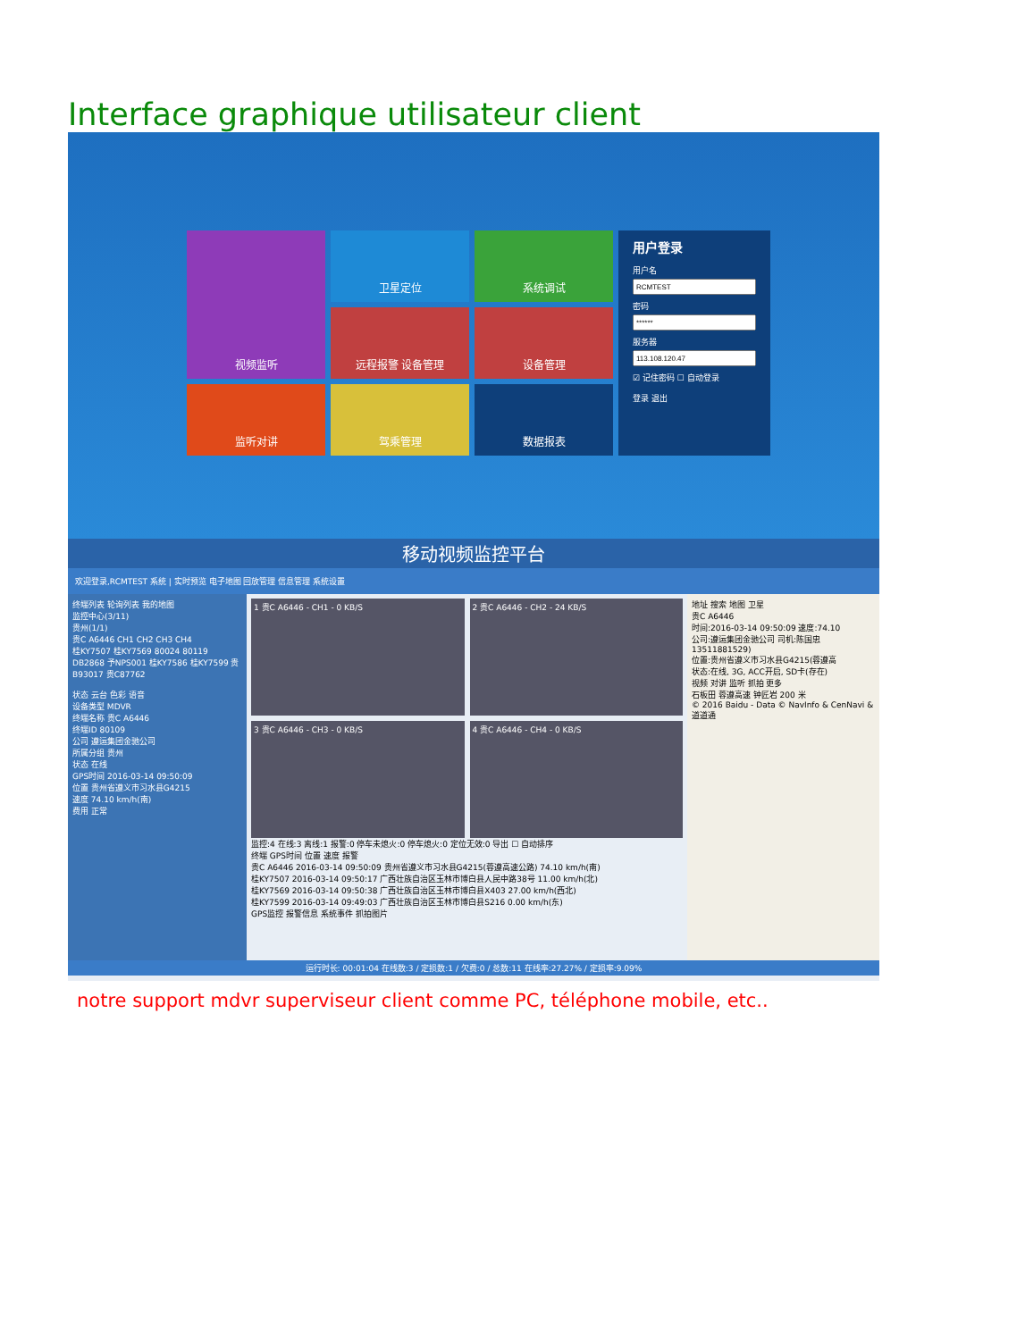Interface graphique utilisateur client
视频监听
卫星定位
系统调试
用户登录
用户名密码服务器☑ 记住密码 ☐ 自动登录
登录 退出
远程报警 设备管理
设备管理
监听对讲
驾乘管理
数据报表
移动视频监控平台
欢迎登录,RCMTEST 系统 | 实时预览 电子地图 回放管理 信息管理 系统设置
终端列表 轮询列表 我的地图
监控中心(3/11)
贵州(1/1)
贵C A6446 CH1 CH2 CH3 CH4
桂KY7507 桂KY7569 80024 80119 DB2868 予NPS001 桂KY7586 桂KY7599 贵B93017 贵C87762
状态 云台 色彩 语音
设备类型 MDVR
终端名称 贵C A6446
终端ID 80109
公司 遵运集团金驰公司
所属分组 贵州
状态 在线
GPS时间 2016-03-14 09:50:09
位置 贵州省遵义市习水县G4215
速度 74.10 km/h(南)
费用 正常
1 贵C A6446 - CH1 - 0 KB/S
2 贵C A6446 - CH2 - 24 KB/S
3 贵C A6446 - CH3 - 0 KB/S
4 贵C A6446 - CH4 - 0 KB/S
监控:4 在线:3 离线:1 报警:0 停车未熄火:0 停车熄火:0 定位无效:0 导出 ☐ 自动排序
终端 GPS时间 位置 速度 报警
贵C A6446 2016-03-14 09:50:09 贵州省遵义市习水县G4215(蓉遵高速公路) 74.10 km/h(南)
桂KY7507 2016-03-14 09:50:17 广西壮族自治区玉林市博白县人民中路38号 11.00 km/h(北)
桂KY7569 2016-03-14 09:50:38 广西壮族自治区玉林市博白县X403 27.00 km/h(西北)
桂KY7599 2016-03-14 09:49:03 广西壮族自治区玉林市博白县S216 0.00 km/h(东)
GPS监控 报警信息 系统事件 抓拍图片
地址 搜索 地图 卫星
贵C A6446
时间:2016-03-14 09:50:09 速度:74.10
公司:遵运集团金驰公司 司机:陈国忠 13511881529)
位置:贵州省遵义市习水县G4215(蓉遵高
状态:在线, 3G, ACC开启, SD卡(存在)
视频 对讲 监听 抓拍 更多
石板田 蓉遵高速 钟匠岩 200 米
© 2016 Baidu - Data © NavInfo & CenNavi & 道道通
运行时长: 00:01:04 在线数:3 / 定损数:1 / 欠费:0 / 总数:11 在线率:27.27% / 定损率:9.09%
notre support mdvr superviseur client comme PC, téléphone mobile, etc..